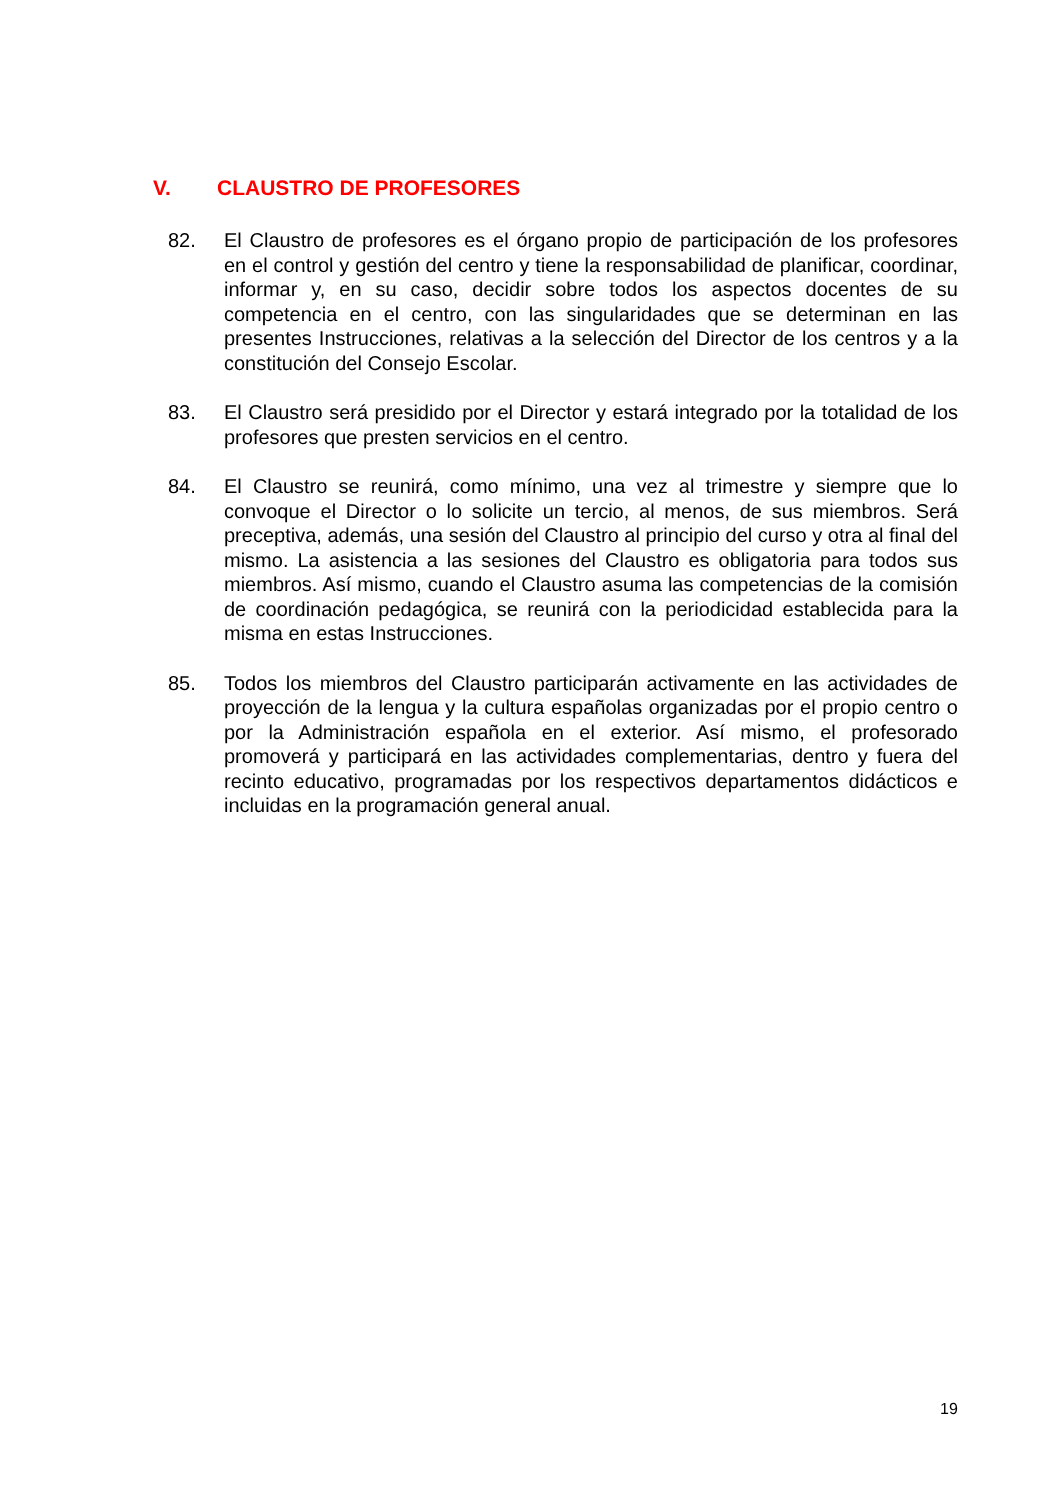V. CLAUSTRO DE PROFESORES
82. El Claustro de profesores es el órgano propio de participación de los profesores en el control y gestión del centro y tiene la responsabilidad de planificar, coordinar, informar y, en su caso, decidir sobre todos los aspectos docentes de su competencia en el centro, con las singularidades que se determinan en las presentes Instrucciones, relativas a la selección del Director de los centros y a la constitución del Consejo Escolar.
83. El Claustro será presidido por el Director y estará integrado por la totalidad de los profesores que presten servicios en el centro.
84. El Claustro se reunirá, como mínimo, una vez al trimestre y siempre que lo convoque el Director o lo solicite un tercio, al menos, de sus miembros. Será preceptiva, además, una sesión del Claustro al principio del curso y otra al final del mismo. La asistencia a las sesiones del Claustro es obligatoria para todos sus miembros. Así mismo, cuando el Claustro asuma las competencias de la comisión de coordinación pedagógica, se reunirá con la periodicidad establecida para la misma en estas Instrucciones.
85. Todos los miembros del Claustro participarán activamente en las actividades de proyección de la lengua y la cultura españolas organizadas por el propio centro o por la Administración española en el exterior. Así mismo, el profesorado promoverá y participará en las actividades complementarias, dentro y fuera del recinto educativo, programadas por los respectivos departamentos didácticos e incluidas en la programación general anual.
19